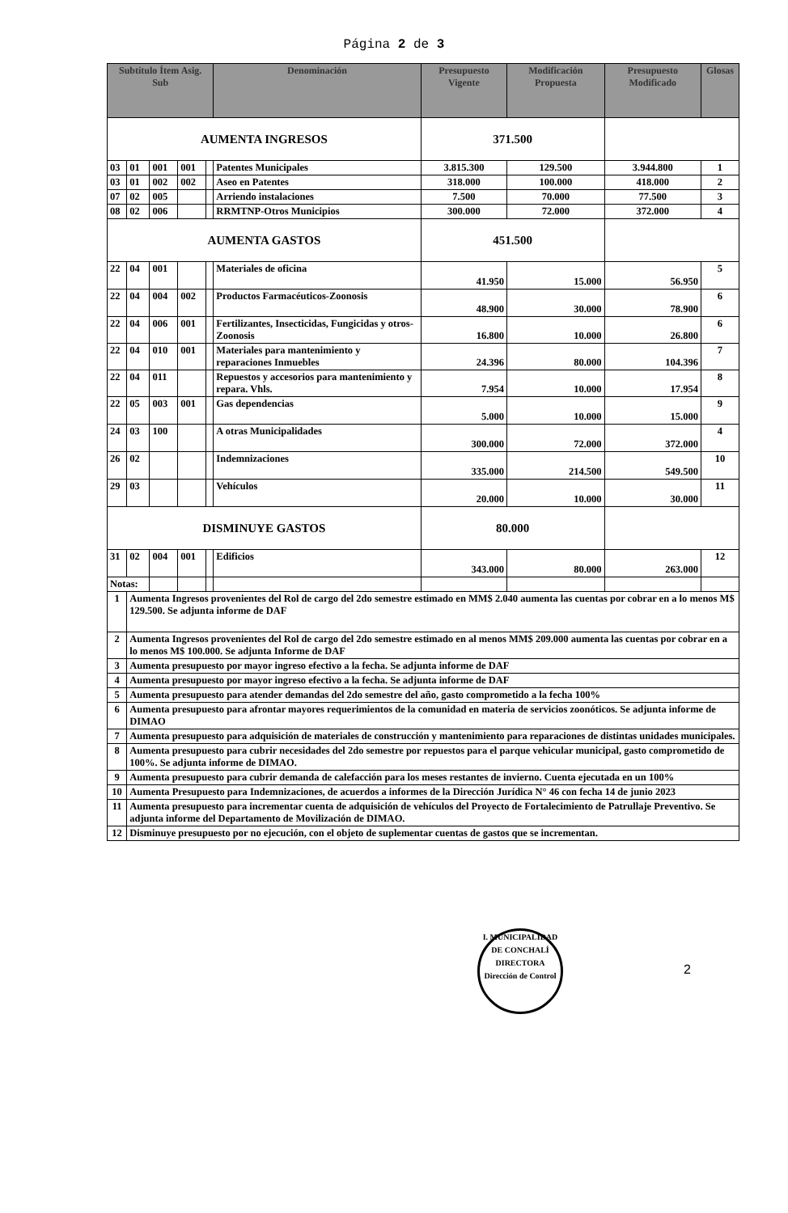Página 2 de 3
| Subtítulo Ítem Asig. Sub | | | | | Denominación | Presupuesto Vigente | Modificación Propuesta | Presupuesto Modificado | Glosas |
| --- | --- | --- | --- | --- | --- | --- | --- | --- | --- |
| AUMENTA INGRESOS | | | | | | 371.500 | | | |
| 03 | 01 | 001 | 001 | | Patentes Municipales | 3.815.300 | 129.500 | 3.944.800 | 1 |
| 03 | 01 | 002 | 002 | | Aseo en Patentes | 318.000 | 100.000 | 418.000 | 2 |
| 07 | 02 | 005 | | | Arriendo instalaciones | 7.500 | 70.000 | 77.500 | 3 |
| 08 | 02 | 006 | | | RRMTNP-Otros Municipios | 300.000 | 72.000 | 372.000 | 4 |
| AUMENTA GASTOS | | | | | | 451.500 | | | |
| 22 | 04 | 001 | | | Materiales de oficina | 41.950 | 15.000 | 56.950 | 5 |
| 22 | 04 | 004 | 002 | | Productos Farmacéuticos-Zoonosis | 48.900 | 30.000 | 78.900 | 6 |
| 22 | 04 | 006 | 001 | | Fertilizantes, Insecticidas, Fungicidas y otros-Zoonosis | 16.800 | 10.000 | 26.800 | 6 |
| 22 | 04 | 010 | 001 | | Materiales para mantenimiento y reparaciones Inmuebles | 24.396 | 80.000 | 104.396 | 7 |
| 22 | 04 | 011 | | | Repuestos y accesorios para mantenimiento y repara. Vhls. | 7.954 | 10.000 | 17.954 | 8 |
| 22 | 05 | 003 | 001 | | Gas dependencias | 5.000 | 10.000 | 15.000 | 9 |
| 24 | 03 | 100 | | | A otras Municipalidades | 300.000 | 72.000 | 372.000 | 4 |
| 26 | 02 | | | | Indemnizaciones | 335.000 | 214.500 | 549.500 | 10 |
| 29 | 03 | | | | Vehículos | 20.000 | 10.000 | 30.000 | 11 |
| DISMINUYE GASTOS | | | | | | 80.000 | | | |
| 31 | 02 | 004 | 001 | | Edificios | 343.000 | 80.000 | 263.000 | 12 |
| Notas: | | | | | | | | | |
| 1 | Aumenta Ingresos provenientes del Rol de cargo del 2do semestre estimado en MM$ 2.040 aumenta las cuentas por cobrar en a lo menos M$ 129.500. Se adjunta informe de DAF | | | | | | | | |
| 2 | Aumenta Ingresos provenientes del Rol de cargo del 2do semestre estimado en al menos MM$ 209.000 aumenta las cuentas por cobrar en a lo menos M$ 100.000. Se adjunta Informe de DAF | | | | | | | | |
| 3 | Aumenta presupuesto por mayor ingreso efectivo a la fecha. Se adjunta informe de DAF | | | | | | | | |
| 4 | Aumenta presupuesto por mayor ingreso efectivo a la fecha. Se adjunta informe de DAF | | | | | | | | |
| 5 | Aumenta presupuesto para atender demandas del 2do semestre del año, gasto comprometido a la fecha 100% | | | | | | | | |
| 6 | Aumenta presupuesto para afrontar mayores requerimientos de la comunidad en materia de servicios zoonóticos. Se adjunta informe de DIMAO | | | | | | | | |
| 7 | Aumenta presupuesto para adquisición de materiales de construcción y mantenimiento para reparaciones de distintas unidades municipales. | | | | | | | | |
| 8 | Aumenta presupuesto para cubrir necesidades del 2do semestre por repuestos para el parque vehicular municipal, gasto comprometido de 100%. Se adjunta informe de DIMAO. | | | | | | | | |
| 9 | Aumenta presupuesto para cubrir demanda de calefacción para los meses restantes de invierno. Cuenta ejecutada en un 100% | | | | | | | | |
| 10 | Aumenta Presupuesto para Indemnizaciones, de acuerdos a informes de la Dirección Jurídica N° 46 con fecha 14 de junio 2023 | | | | | | | | |
| 11 | Aumenta presupuesto para incrementar cuenta de adquisición de vehículos del Proyecto de Fortalecimiento de Patrullaje Preventivo. Se adjunta informe del Departamento de Movilización de DIMAO. | | | | | | | | |
| 12 | Disminuye presupuesto por no ejecución, con el objeto de suplementar cuentas de gastos que se incrementan. | | | | | | | | |
2
I. MUNICIPALIDAD DE CONCHALÍ
DIRECTORA
Dirección de Control